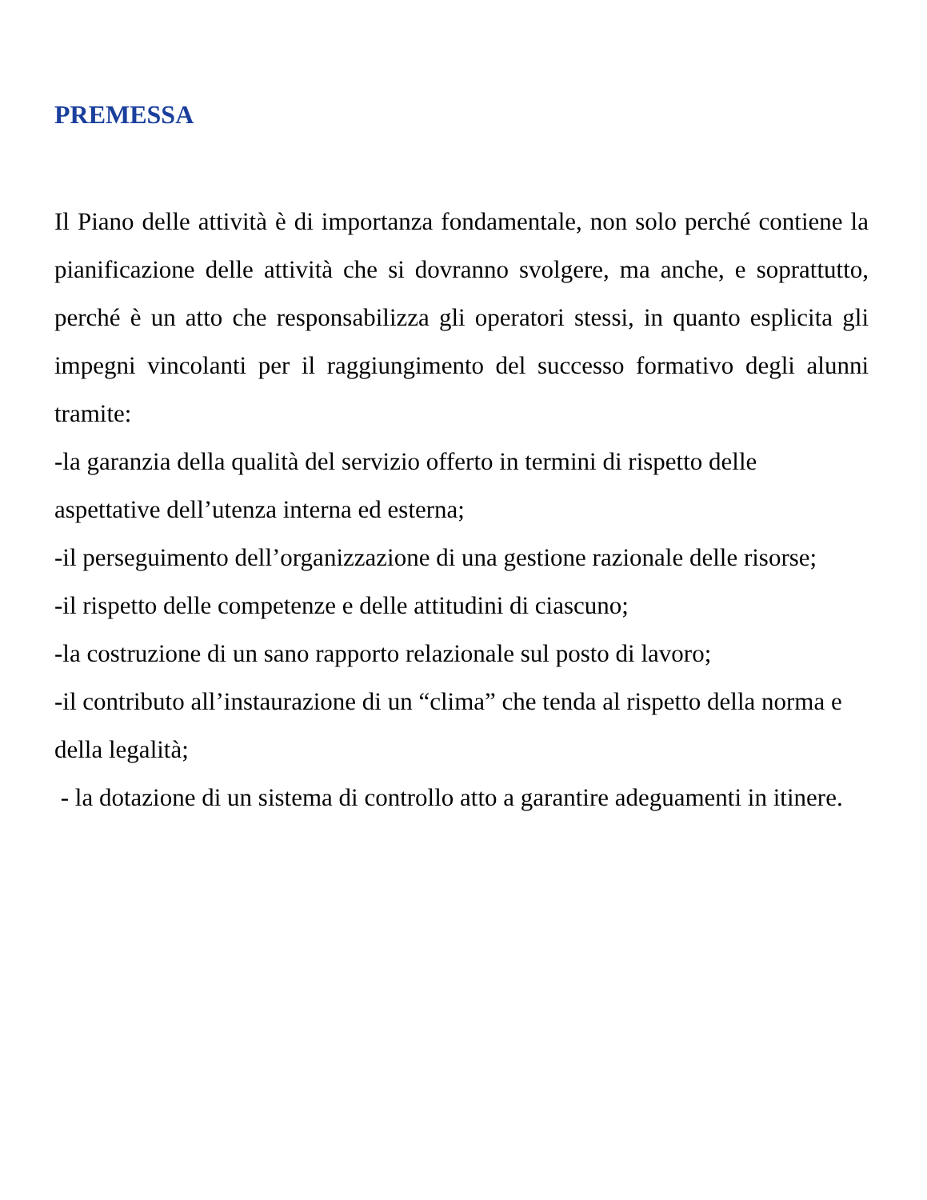PREMESSA
Il Piano delle attività è di importanza fondamentale, non solo perché contiene la pianificazione delle attività che si dovranno svolgere, ma anche, e soprattutto, perché è un atto che responsabilizza gli operatori stessi, in quanto esplicita gli impegni vincolanti per il raggiungimento del successo formativo degli alunni tramite:
-la garanzia della qualità del servizio offerto in termini di rispetto delle aspettative dell’utenza interna ed esterna;
-il perseguimento dell’organizzazione di una gestione razionale delle risorse;
-il rispetto delle competenze e delle attitudini di ciascuno;
-la costruzione di un sano rapporto relazionale sul posto di lavoro;
-il contributo all’instaurazione di un “clima” che tenda al rispetto della norma e della legalità;
- la dotazione di un sistema di controllo atto a garantire adeguamenti in itinere.